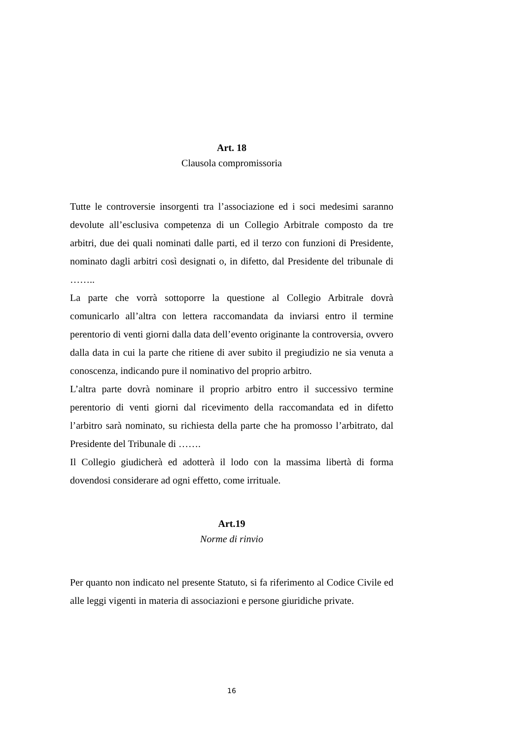Art. 18
Clausola compromissoria
Tutte le controversie insorgenti tra l’associazione ed i soci medesimi saranno devolute all’esclusiva competenza di un Collegio Arbitrale composto da tre arbitri, due dei quali nominati dalle parti, ed il terzo con funzioni di Presidente, nominato dagli arbitri così designati o, in difetto, dal Presidente del tribunale di ……..
La parte che vorrà sottoporre la questione al Collegio Arbitrale dovrà comunicarlo all’altra con lettera raccomandata da inviarsi entro il termine perentorio di venti giorni dalla data dell’evento originante la controversia, ovvero dalla data in cui la parte che ritiene di aver subito il pregiudizio ne sia venuta a conoscenza, indicando pure il nominativo del proprio arbitro.
L’altra parte dovrà nominare il proprio arbitro entro il successivo termine perentorio di venti giorni dal ricevimento della raccomandata ed in difetto l’arbitro sarà nominato, su richiesta della parte che ha promosso l’arbitrato, dal Presidente del Tribunale di …….
Il Collegio giudicherà ed adotterà il lodo con la massima libertà di forma dovendosi considerare ad ogni effetto, come irrituale.
Art.19
Norme di rinvio
Per quanto non indicato nel presente Statuto, si fa riferimento al Codice Civile ed alle leggi vigenti in materia di associazioni e persone giuridiche private.
16